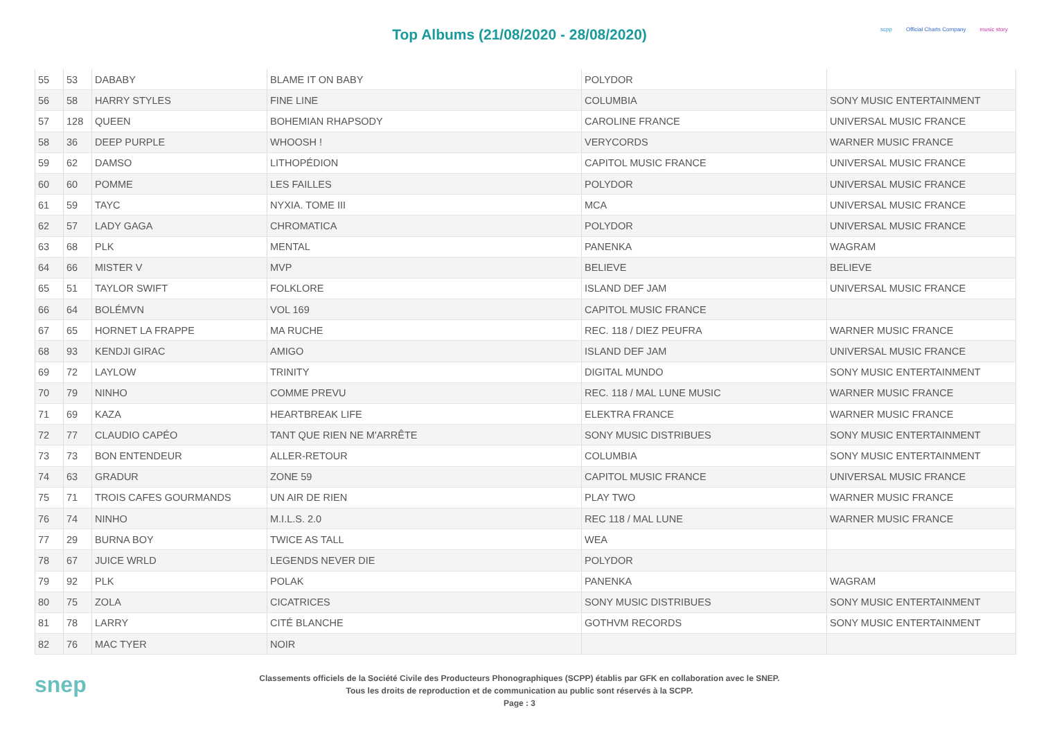Top Albums (21/08/2020 - 28/08/2020)
scpp Official Charts Company music story
| 55 | 53 | DABABY | BLAME IT ON BABY | POLYDOR | |
| 56 | 58 | HARRY STYLES | FINE LINE | COLUMBIA | SONY MUSIC ENTERTAINMENT |
| 57 | 128 | QUEEN | BOHEMIAN RHAPSODY | CAROLINE FRANCE | UNIVERSAL MUSIC FRANCE |
| 58 | 36 | DEEP PURPLE | WHOOSH ! | VERYCORDS | WARNER MUSIC FRANCE |
| 59 | 62 | DAMSO | LITHOPÉDION | CAPITOL MUSIC FRANCE | UNIVERSAL MUSIC FRANCE |
| 60 | 60 | POMME | LES FAILLES | POLYDOR | UNIVERSAL MUSIC FRANCE |
| 61 | 59 | TAYC | NYXIA. TOME III | MCA | UNIVERSAL MUSIC FRANCE |
| 62 | 57 | LADY GAGA | CHROMATICA | POLYDOR | UNIVERSAL MUSIC FRANCE |
| 63 | 68 | PLK | MENTAL | PANENKA | WAGRAM |
| 64 | 66 | MISTER V | MVP | BELIEVE | BELIEVE |
| 65 | 51 | TAYLOR SWIFT | FOLKLORE | ISLAND DEF JAM | UNIVERSAL MUSIC FRANCE |
| 66 | 64 | BOLÉMVN | VOL 169 | CAPITOL MUSIC FRANCE | |
| 67 | 65 | HORNET LA FRAPPE | MA RUCHE | REC. 118 / DIEZ PEUFRA | WARNER MUSIC FRANCE |
| 68 | 93 | KENDJI GIRAC | AMIGO | ISLAND DEF JAM | UNIVERSAL MUSIC FRANCE |
| 69 | 72 | LAYLOW | TRINITY | DIGITAL MUNDO | SONY MUSIC ENTERTAINMENT |
| 70 | 79 | NINHO | COMME PREVU | REC. 118 / MAL LUNE MUSIC | WARNER MUSIC FRANCE |
| 71 | 69 | KAZA | HEARTBREAK LIFE | ELEKTRA FRANCE | WARNER MUSIC FRANCE |
| 72 | 77 | CLAUDIO CAPÉO | TANT QUE RIEN NE M'ARRÊTE | SONY MUSIC DISTRIBUES | SONY MUSIC ENTERTAINMENT |
| 73 | 73 | BON ENTENDEUR | ALLER-RETOUR | COLUMBIA | SONY MUSIC ENTERTAINMENT |
| 74 | 63 | GRADUR | ZONE 59 | CAPITOL MUSIC FRANCE | UNIVERSAL MUSIC FRANCE |
| 75 | 71 | TROIS CAFES GOURMANDS | UN AIR DE RIEN | PLAY TWO | WARNER MUSIC FRANCE |
| 76 | 74 | NINHO | M.I.L.S. 2.0 | REC 118 / MAL LUNE | WARNER MUSIC FRANCE |
| 77 | 29 | BURNA BOY | TWICE AS TALL | WEA | |
| 78 | 67 | JUICE WRLD | LEGENDS NEVER DIE | POLYDOR | |
| 79 | 92 | PLK | POLAK | PANENKA | WAGRAM |
| 80 | 75 | ZOLA | CICATRICES | SONY MUSIC DISTRIBUES | SONY MUSIC ENTERTAINMENT |
| 81 | 78 | LARRY | CITÉ BLANCHE | GOTHVM RECORDS | SONY MUSIC ENTERTAINMENT |
| 82 | 76 | MAC TYER | NOIR | | |
snep
Classements officiels de la Société Civile des Producteurs Phonographiques (SCPP) établis par GFK en collaboration avec le SNEP.
Tous les droits de reproduction et de communication au public sont réservés à la SCPP.
Page : 3